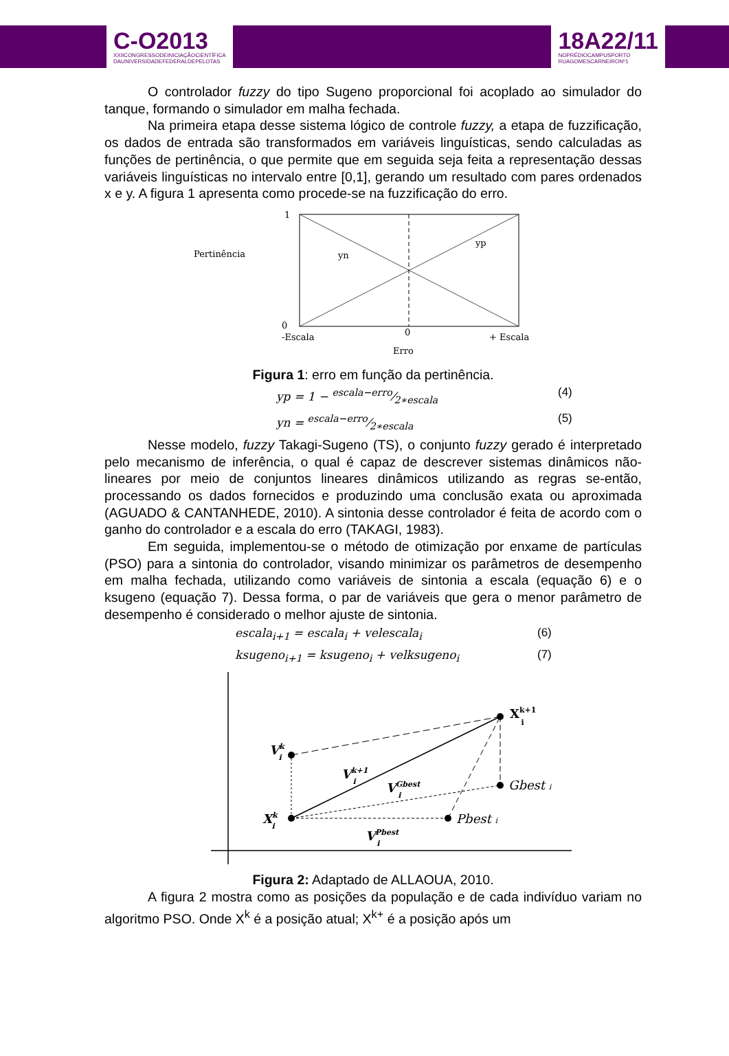C-O2013
XXIICONGRESSODEINICIAÇÃOCIENTÍFICA
DAUNIVERSIDADEFEDERALDEPELOTAS
18A22/11
NOPRÉDIOCAMPUSPORTO
RUAGOMESCARNEIRONº1
O controlador fuzzy do tipo Sugeno proporcional foi acoplado ao simulador do tanque, formando o simulador em malha fechada.
Na primeira etapa desse sistema lógico de controle fuzzy, a etapa de fuzzificação, os dados de entrada são transformados em variáveis linguísticas, sendo calculadas as funções de pertinência, o que permite que em seguida seja feita a representação dessas variáveis linguísticas no intervalo entre [0,1], gerando um resultado com pares ordenados x e y. A figura 1 apresenta como procede-se na fuzzificação do erro.
1
Pertinência
yn
yp
0
-Escala
0
+ Escala
Erro
Figura 1: erro em função da pertinência.
yp = 1 − escala−erro⁄2∗escala (4)
yn = escala−erro⁄2∗escala (5)
Nesse modelo, fuzzy Takagi-Sugeno (TS), o conjunto fuzzy gerado é interpretado pelo mecanismo de inferência, o qual é capaz de descrever sistemas dinâmicos não-lineares por meio de conjuntos lineares dinâmicos utilizando as regras se-então, processando os dados fornecidos e produzindo uma conclusão exata ou aproximada (AGUADO & CANTANHEDE, 2010). A sintonia desse controlador é feita de acordo com o ganho do controlador e a escala do erro (TAKAGI, 1983).
Em seguida, implementou-se o método de otimização por enxame de partículas (PSO) para a sintonia do controlador, visando minimizar os parâmetros de desempenho em malha fechada, utilizando como variáveis de sintonia a escala (equação 6) e o ksugeno (equação 7). Dessa forma, o par de variáveis que gera o menor parâmetro de desempenho é considerado o melhor ajuste de sintonia.
escala<sub>i+1</sub> = escala<sub>i</sub> + velescala<sub>i</sub> (6)
ksugeno<sub>i+1</sub> = ksugeno<sub>i</sub> + velksugeno<sub>i</sub> (7)
Xk+1i
Vki
Vk+1i
VGbesti
Gbest i
Xki
Pbest i
VPbesti
Figura 2: Adaptado de ALLAOUA, 2010.
A figura 2 mostra como as posições da população e de cada indivíduo variam no algoritmo PSO. Onde X<sup>k</sup> é a posição atual; X<sup>k+</sup> é a posição após um